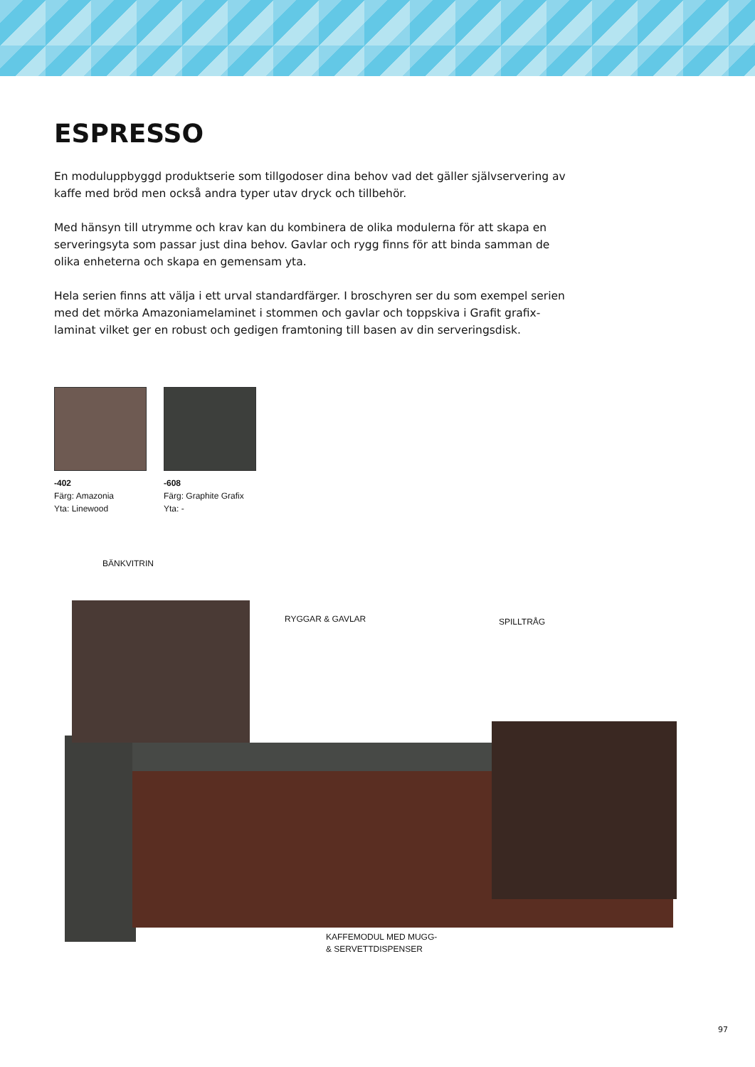ESPRESSO
En moduluppbyggd produktserie som tillgodoser dina behov vad det gäller självservering av kaffe med bröd men också andra typer utav dryck och tillbehör.
Med hänsyn till utrymme och krav kan du kombinera de olika modulerna för att skapa en serveringsyta som passar just dina behov. Gavlar och rygg finns för att binda samman de olika enheterna och skapa en gemensam yta.
Hela serien finns att välja i ett urval standardfärger. I broschyren ser du som exempel serien med det mörka Amazoniamelaminet i stommen och gavlar och toppskiva i Grafit grafix-laminat vilket ger en robust och gedigen framtoning till basen av din serveringsdisk.
-402
Färg: Amazonia
Yta: Linewood
-608
Färg: Graphite Grafix
Yta: -
BÄNKVITRIN
RYGGAR & GAVLAR SPILLTRÅG
KAFFEMODUL MED MUGG-
& SERVETTDISPENSER
97